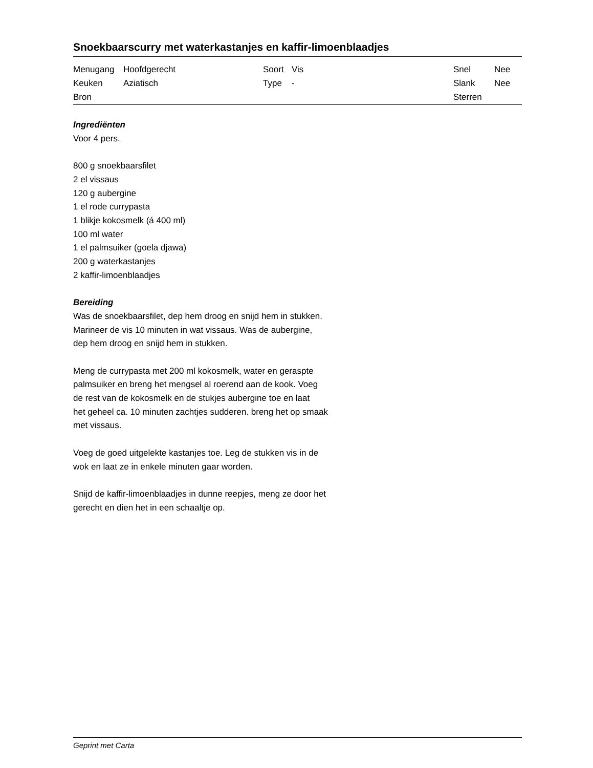Snoekbaarscurry met waterkastanjes en kaffir-limoenblaadjes
| Menugang | Hoofdgerecht | Soort | Vis | Snel | Nee |
| Keuken | Aziatisch | Type | - | Slank | Nee |
| Bron | | | | Sterren | |
Ingrediënten
Voor 4 pers.
800 g snoekbaarsfilet
2 el vissaus
120 g aubergine
1 el rode currypasta
1 blikje kokosmelk (á 400 ml)
100 ml water
1 el palmsuiker (goela djawa)
200 g waterkastanjes
2 kaffir-limoenblaadjes
Bereiding
Was de snoekbaarsfilet, dep hem droog en snijd hem in stukken.
Marineer de vis 10 minuten in wat vissaus. Was de aubergine,
dep hem droog en snijd hem in stukken.
Meng de currypasta met 200 ml kokosmelk, water en geraspte
palmsuiker en breng het mengsel al roerend aan de kook. Voeg
de rest van de kokosmelk en de stukjes aubergine toe en laat
het geheel ca. 10 minuten zachtjes sudderen. breng het op smaak
met vissaus.
Voeg de goed uitgelekte kastanjes toe. Leg de stukken vis in de
wok en laat ze in enkele minuten gaar worden.
Snijd de kaffir-limoenblaadjes in dunne reepjes, meng ze door het
gerecht en dien het in een schaaltje op.
Geprint met Carta